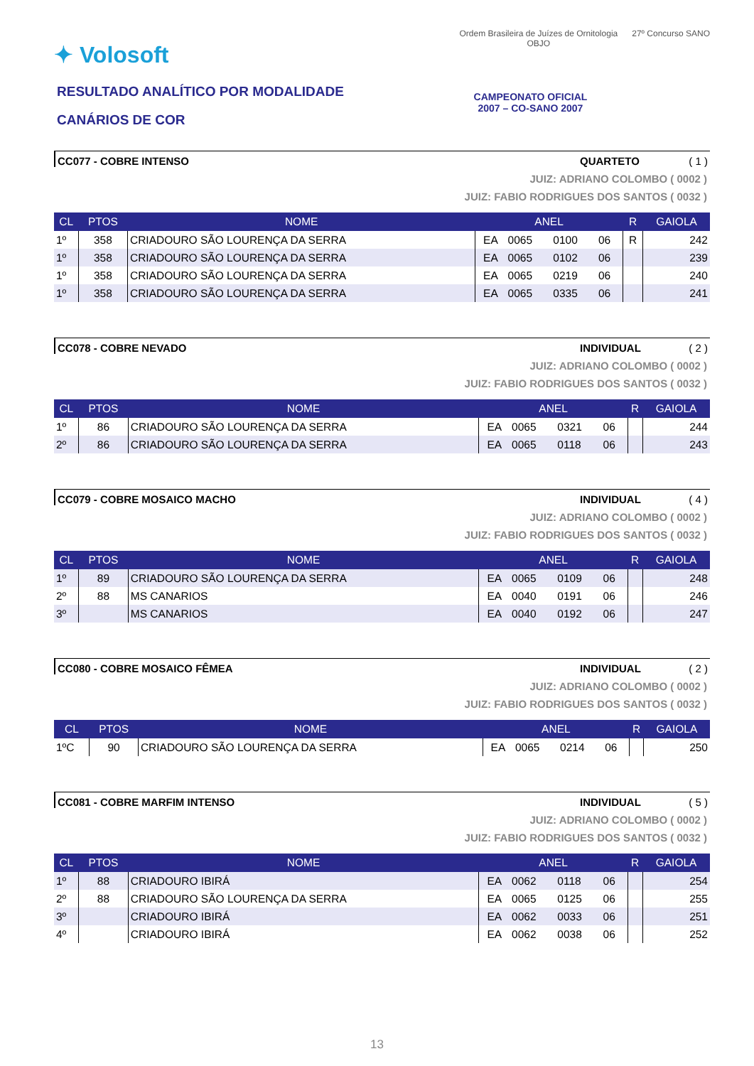✦ Volosoft
RESULTADO ANALÍTICO POR MODALIDADE
CANÁRIOS DE COR
Ordem Brasileira de Juízes de Ornitologia
OBJO
27º Concurso SANO
CAMPEONATO OFICIAL
2007 – CO-SANO 2007
CC077 - COBRE INTENSO QUARTETO ( 1 )
JUIZ: ADRIANO COLOMBO ( 0002 )
JUIZ: FABIO RODRIGUES DOS SANTOS ( 0032 )
| CL | PTOS | NOME | ANEL | | | | R | GAIOLA |
| --- | --- | --- | --- | --- | --- | --- | --- | --- |
| 1º | 358 | CRIADOURO SÃO LOURENÇA DA SERRA | EA | 0065 | 0100 | 06 | R | 242 |
| 1º | 358 | CRIADOURO SÃO LOURENÇA DA SERRA | EA | 0065 | 0102 | 06 | | 239 |
| 1º | 358 | CRIADOURO SÃO LOURENÇA DA SERRA | EA | 0065 | 0219 | 06 | | 240 |
| 1º | 358 | CRIADOURO SÃO LOURENÇA DA SERRA | EA | 0065 | 0335 | 06 | | 241 |
CC078 - COBRE NEVADO INDIVIDUAL ( 2 )
JUIZ: ADRIANO COLOMBO ( 0002 )
JUIZ: FABIO RODRIGUES DOS SANTOS ( 0032 )
| CL | PTOS | NOME | ANEL | | | | R | GAIOLA |
| --- | --- | --- | --- | --- | --- | --- | --- | --- |
| 1º | 86 | CRIADOURO SÃO LOURENÇA DA SERRA | EA | 0065 | 0321 | 06 | | 244 |
| 2º | 86 | CRIADOURO SÃO LOURENÇA DA SERRA | EA | 0065 | 0118 | 06 | | 243 |
CC079 - COBRE MOSAICO MACHO INDIVIDUAL ( 4 )
JUIZ: ADRIANO COLOMBO ( 0002 )
JUIZ: FABIO RODRIGUES DOS SANTOS ( 0032 )
| CL | PTOS | NOME | ANEL | | | | R | GAIOLA |
| --- | --- | --- | --- | --- | --- | --- | --- | --- |
| 1º | 89 | CRIADOURO SÃO LOURENÇA DA SERRA | EA | 0065 | 0109 | 06 | | 248 |
| 2º | 88 | MS CANARIOS | EA | 0040 | 0191 | 06 | | 246 |
| 3º | | MS CANARIOS | EA | 0040 | 0192 | 06 | | 247 |
CC080 - COBRE MOSAICO FÊMEA INDIVIDUAL ( 2 )
JUIZ: ADRIANO COLOMBO ( 0002 )
JUIZ: FABIO RODRIGUES DOS SANTOS ( 0032 )
| CL | PTOS | NOME | ANEL | | | | R | GAIOLA |
| --- | --- | --- | --- | --- | --- | --- | --- | --- |
| 1ºC | 90 | CRIADOURO SÃO LOURENÇA DA SERRA | EA | 0065 | 0214 | 06 | | 250 |
CC081 - COBRE MARFIM INTENSO INDIVIDUAL ( 5 )
JUIZ: ADRIANO COLOMBO ( 0002 )
JUIZ: FABIO RODRIGUES DOS SANTOS ( 0032 )
| CL | PTOS | NOME | ANEL | | | | R | GAIOLA |
| --- | --- | --- | --- | --- | --- | --- | --- | --- |
| 1º | 88 | CRIADOURO IBIRÁ | EA | 0062 | 0118 | 06 | | 254 |
| 2º | 88 | CRIADOURO SÃO LOURENÇA DA SERRA | EA | 0065 | 0125 | 06 | | 255 |
| 3º | | CRIADOURO IBIRÁ | EA | 0062 | 0033 | 06 | | 251 |
| 4º | | CRIADOURO IBIRÁ | EA | 0062 | 0038 | 06 | | 252 |
13